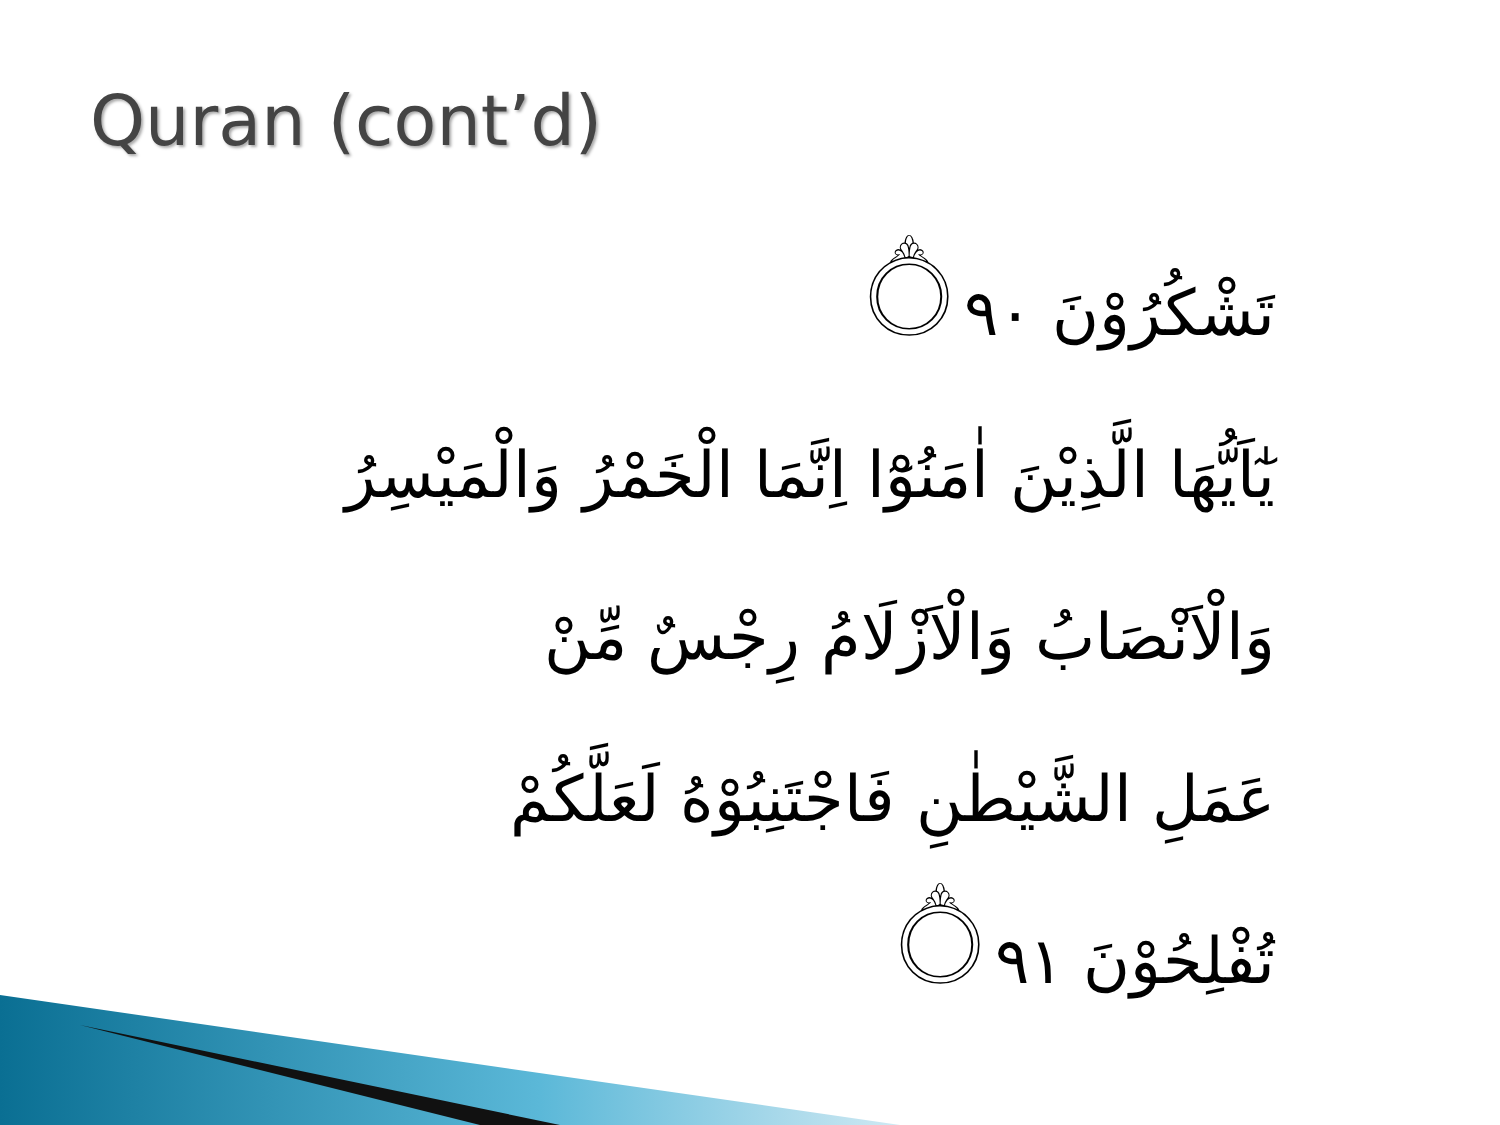Quran (cont’d)
تَشْكُرُوْنَ ۝٩٠
يٰٓاَيُّهَا الَّذِيْنَ اٰمَنُوْٓا اِنَّمَا الْخَمْرُ وَالْمَيْسِرُ
وَالْاَنْصَابُ وَالْاَزْلَامُ رِجْسٌ مِّنْ
عَمَلِ الشَّيْطٰنِ فَاجْتَنِبُوْهُ لَعَلَّكُمْ
تُفْلِحُوْنَ ۝٩١